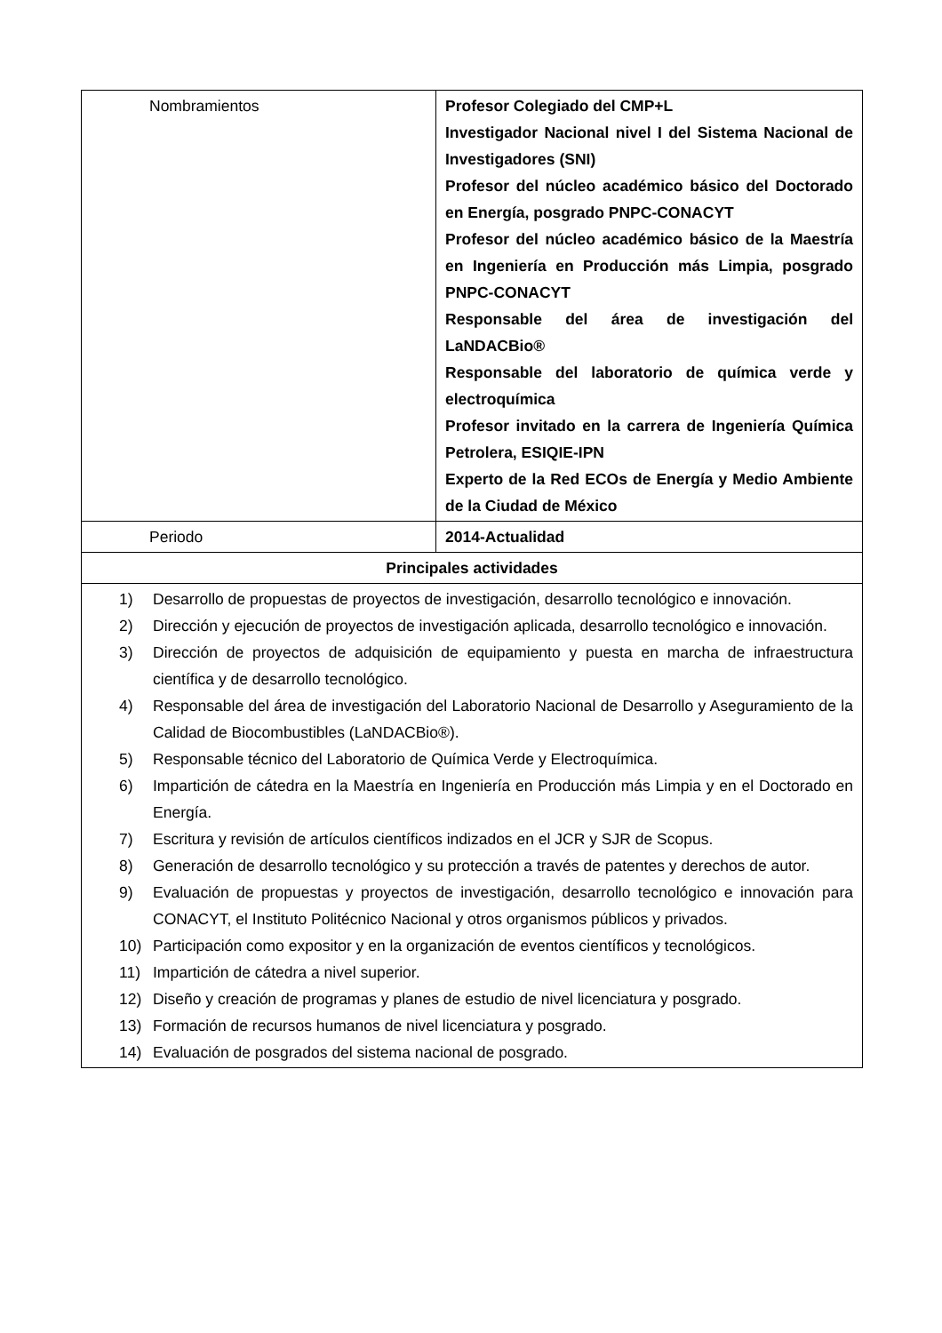| Nombramientos | Profesor Colegiado del CMP+L Investigador Nacional nivel I del Sistema Nacional de Investigadores (SNI) Profesor del núcleo académico básico del Doctorado en Energía, posgrado PNPC-CONACYT Profesor del núcleo académico básico de la Maestría en Ingeniería en Producción más Limpia, posgrado PNPC-CONACYT Responsable del área de investigación del LaNDACBio® Responsable del laboratorio de química verde y electroquímica Profesor invitado en la carrera de Ingeniería Química Petrolera, ESIQIE-IPN Experto de la Red ECOs de Energía y Medio Ambiente de la Ciudad de México |
| Periodo | 2014-Actualidad |
| Principales actividades | |
| 1) Desarrollo de propuestas de proyectos de investigación, desarrollo tecnológico e innovación. 2) Dirección y ejecución de proyectos de investigación aplicada, desarrollo tecnológico e innovación. 3) Dirección de proyectos de adquisición de equipamiento y puesta en marcha de infraestructura científica y de desarrollo tecnológico. 4) Responsable del área de investigación del Laboratorio Nacional de Desarrollo y Aseguramiento de la Calidad de Biocombustibles (LaNDACBio®). 5) Responsable técnico del Laboratorio de Química Verde y Electroquímica. 6) Impartición de cátedra en la Maestría en Ingeniería en Producción más Limpia y en el Doctorado en Energía. 7) Escritura y revisión de artículos científicos indizados en el JCR y SJR de Scopus. 8) Generación de desarrollo tecnológico y su protección a través de patentes y derechos de autor. 9) Evaluación de propuestas y proyectos de investigación, desarrollo tecnológico e innovación para CONACYT, el Instituto Politécnico Nacional y otros organismos públicos y privados. 10) Participación como expositor y en la organización de eventos científicos y tecnológicos. 11) Impartición de cátedra a nivel superior. 12) Diseño y creación de programas y planes de estudio de nivel licenciatura y posgrado. 13) Formación de recursos humanos de nivel licenciatura y posgrado. 14) Evaluación de posgrados del sistema nacional de posgrado. | |